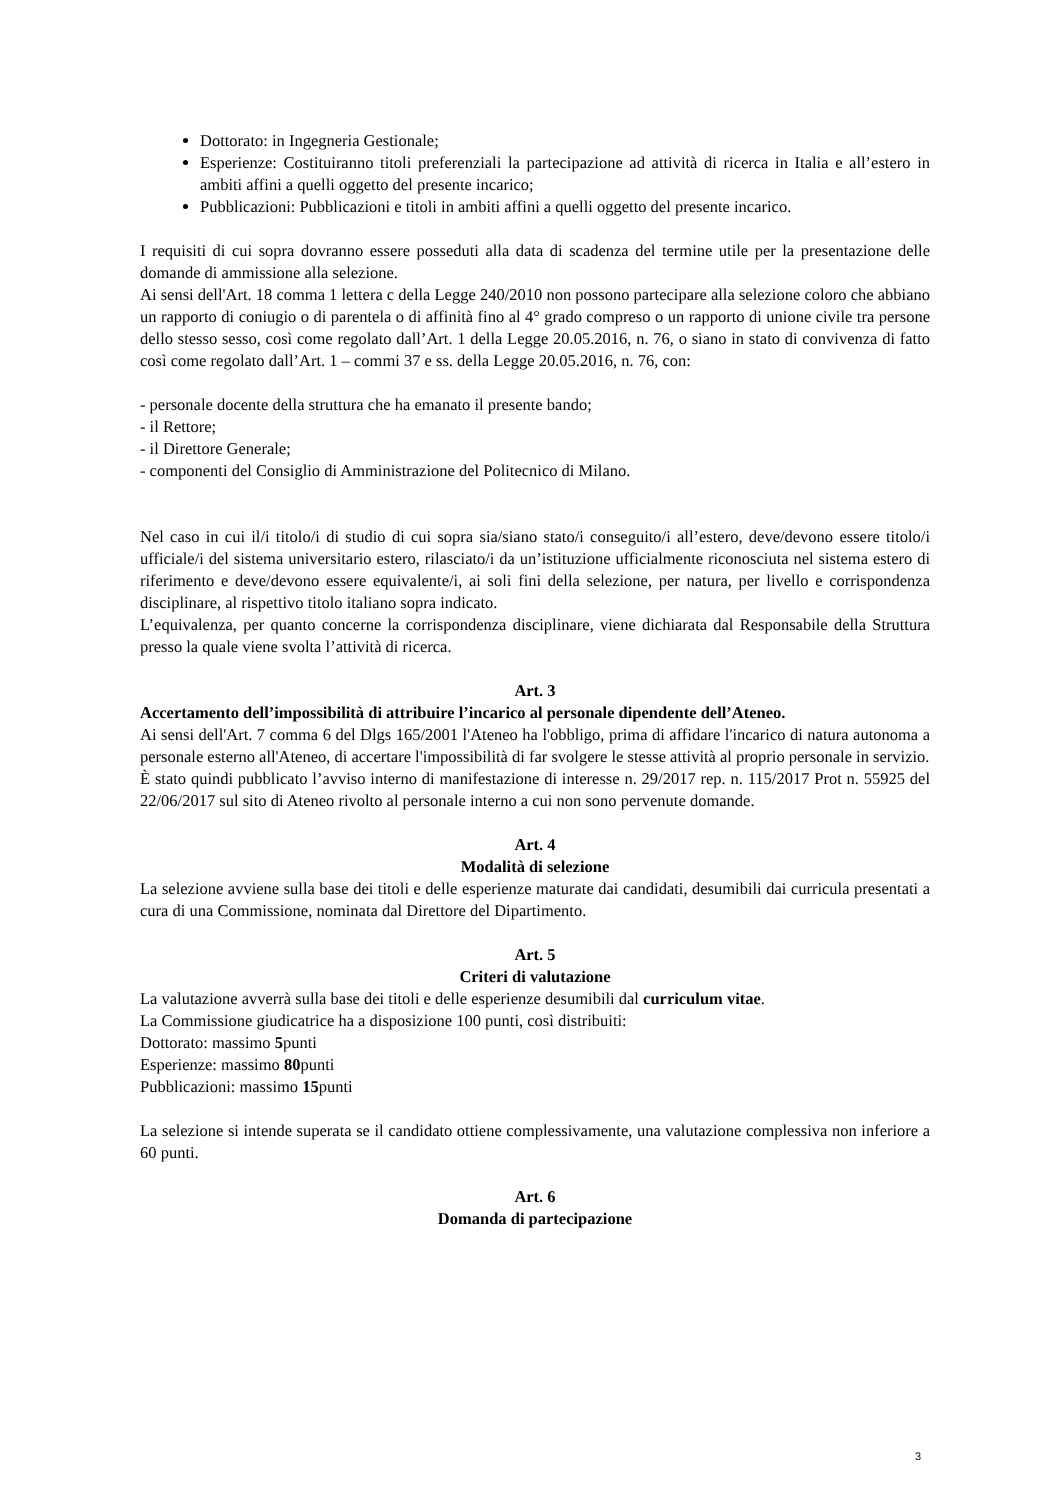Dottorato: in Ingegneria Gestionale;
Esperienze: Costituiranno titoli preferenziali la partecipazione ad attività di ricerca in Italia e all’estero in ambiti affini a quelli oggetto del presente incarico;
Pubblicazioni: Pubblicazioni e titoli in ambiti affini a quelli oggetto del presente incarico.
I requisiti di cui sopra dovranno essere posseduti alla data di scadenza del termine utile per la presentazione delle domande di ammissione alla selezione.
Ai sensi dell'Art. 18 comma 1 lettera c della Legge 240/2010 non possono partecipare alla selezione coloro che abbiano un rapporto di coniugio o di parentela o di affinità fino al 4° grado compreso o un rapporto di unione civile tra persone dello stesso sesso, così come regolato dall’Art. 1 della Legge 20.05.2016, n. 76, o siano in stato di convivenza di fatto così come regolato dall’Art. 1 – commi 37 e ss. della Legge 20.05.2016, n. 76, con:
- personale docente della struttura che ha emanato il presente bando;
- il Rettore;
- il Direttore Generale;
- componenti del Consiglio di Amministrazione del Politecnico di Milano.
Nel caso in cui il/i titolo/i di studio di cui sopra sia/siano stato/i conseguito/i all’estero, deve/devono essere titolo/i ufficiale/i del sistema universitario estero, rilasciato/i da un’istituzione ufficialmente riconosciuta nel sistema estero di riferimento e deve/devono essere equivalente/i, ai soli fini della selezione, per natura, per livello e corrispondenza disciplinare, al rispettivo titolo italiano sopra indicato.
L’equivalenza, per quanto concerne la corrispondenza disciplinare, viene dichiarata dal Responsabile della Struttura presso la quale viene svolta l’attività di ricerca.
Art. 3
Accertamento dell’impossibilità di attribuire l’incarico al personale dipendente dell’Ateneo.
Ai sensi dell'Art. 7 comma 6 del Dlgs 165/2001 l'Ateneo ha l'obbligo, prima di affidare l'incarico di natura autonoma a personale esterno all'Ateneo, di accertare l'impossibilità di far svolgere le stesse attività al proprio personale in servizio.
È stato quindi pubblicato l’avviso interno di manifestazione di interesse n. 29/2017 rep. n. 115/2017 Prot n. 55925 del 22/06/2017 sul sito di Ateneo rivolto al personale interno a cui non sono pervenute domande.
Art. 4
Modalità di selezione
La selezione avviene sulla base dei titoli e delle esperienze maturate dai candidati, desumibili dai curricula presentati a cura di una Commissione, nominata dal Direttore del Dipartimento.
Art. 5
Criteri di valutazione
La valutazione avverrà sulla base dei titoli e delle esperienze desumibili dal curriculum vitae.
La Commissione giudicatrice ha a disposizione 100 punti, così distribuiti:
Dottorato: massimo 5punti
Esperienze: massimo 80punti
Pubblicazioni: massimo 15punti
La selezione si intende superata se il candidato ottiene complessivamente, una valutazione complessiva non inferiore a 60 punti.
Art. 6
Domanda di partecipazione
3